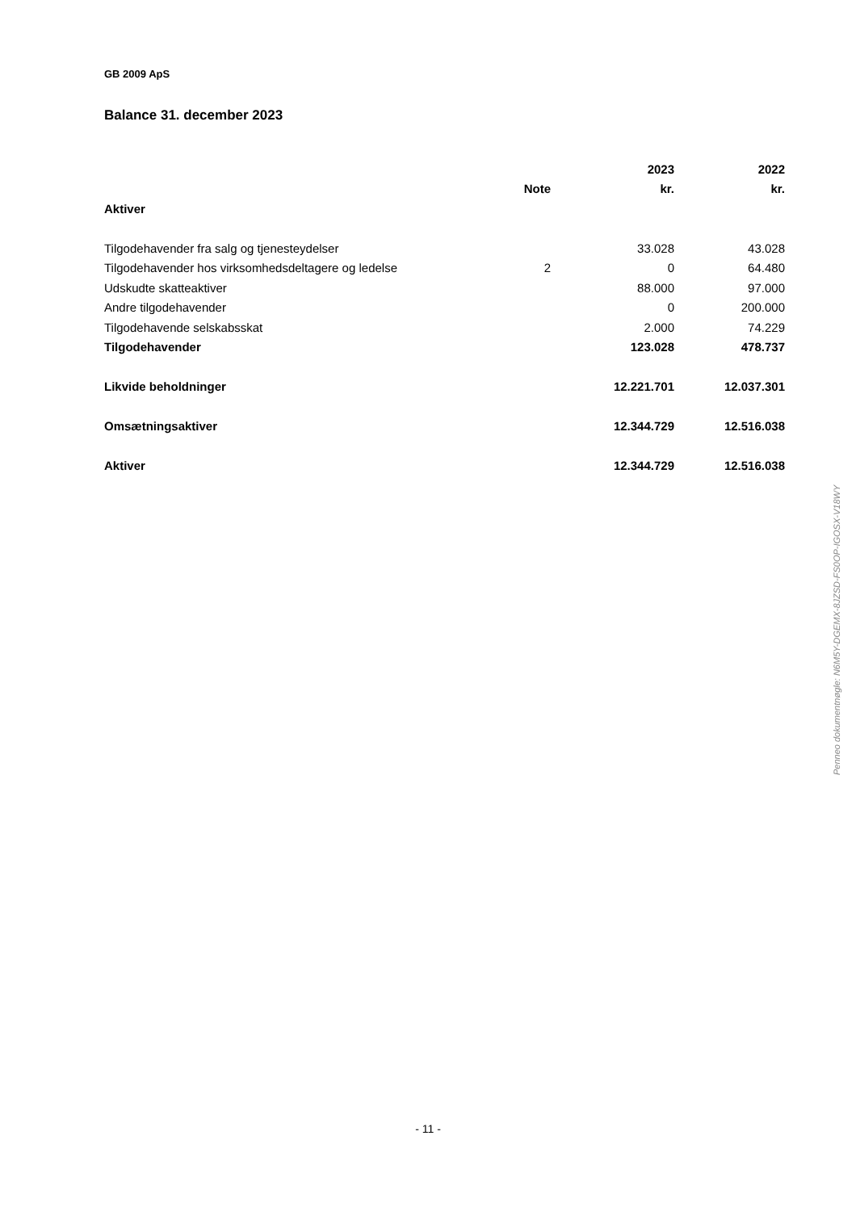GB 2009 ApS
Balance 31. december 2023
| | | 2023 | 2022 |
| --- | --- | --- | --- |
| | Note | kr. | kr. |
| Aktiver | | | |
| Tilgodehavender fra salg og tjenesteydelser | | 33.028 | 43.028 |
| Tilgodehavender hos virksomhedsdeltagere og ledelse | 2 | 0 | 64.480 |
| Udskudte skatteaktiver | | 88.000 | 97.000 |
| Andre tilgodehavender | | 0 | 200.000 |
| Tilgodehavende selskabsskat | | 2.000 | 74.229 |
| Tilgodehavender | | 123.028 | 478.737 |
| Likvide beholdninger | | 12.221.701 | 12.037.301 |
| Omsætningsaktiver | | 12.344.729 | 12.516.038 |
| Aktiver | | 12.344.729 | 12.516.038 |
Penneo dokumentnøgle: N6M5Y-DGEMX-8JZSD-FS0OP-IGOSX-V18WY
- 11 -